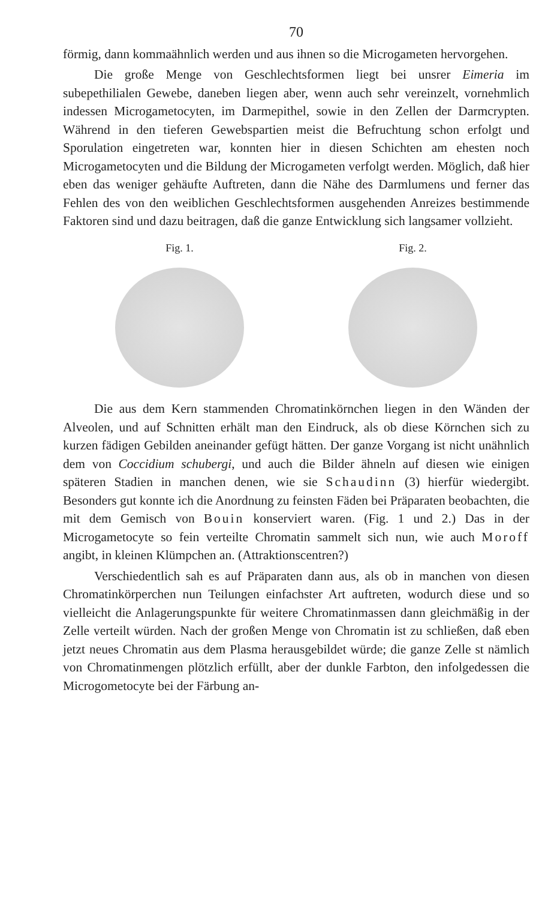70
förmig, dann kommaähnlich werden und aus ihnen so die Microgameten hervorgehen.
Die große Menge von Geschlechtsformen liegt bei unsrer Eimeria im subepethilialen Gewebe, daneben liegen aber, wenn auch sehr vereinzelt, vornehmlich indessen Microgametocyten, im Darmepithel, sowie in den Zellen der Darmcrypten. Während in den tieferen Gewebspartien meist die Befruchtung schon erfolgt und Sporulation eingetreten war, konnten hier in diesen Schichten am ehesten noch Microgametocyten und die Bildung der Microgameten verfolgt werden. Möglich, daß hier eben das weniger gehäufte Auftreten, dann die Nähe des Darmlumens und ferner das Fehlen des von den weiblichen Geschlechtsformen ausgehenden Anreizes bestimmende Faktoren sind und dazu beitragen, daß die ganze Entwicklung sich langsamer vollzieht.
Fig. 1. Fig. 2.
Die aus dem Kern stammenden Chromatinkörnchen liegen in den Wänden der Alveolen, und auf Schnitten erhält man den Eindruck, als ob diese Körnchen sich zu kurzen fädigen Gebilden aneinander gefügt hätten. Der ganze Vorgang ist nicht unähnlich dem von Coccidium schubergi, und auch die Bilder ähneln auf diesen wie einigen späteren Stadien in manchen denen, wie sie Schaudinn (3) hierfür wiedergibt. Besonders gut konnte ich die Anordnung zu feinsten Fäden bei Präparaten beobachten, die mit dem Gemisch von Bouin konserviert waren. (Fig. 1 und 2.) Das in der Microgametocyte so fein verteilte Chromatin sammelt sich nun, wie auch Moroff angibt, in kleinen Klümpchen an. (Attraktionscentren?)
Verschiedentlich sah es auf Präparaten dann aus, als ob in manchen von diesen Chromatinkörperchen nun Teilungen einfachster Art auftreten, wodurch diese und so vielleicht die Anlagerungspunkte für weitere Chromatinmassen dann gleichmäßig in der Zelle verteilt würden. Nach der großen Menge von Chromatin ist zu schließen, daß eben jetzt neues Chromatin aus dem Plasma herausgebildet würde; die ganze Zelle st nämlich von Chromatinmengen plötzlich erfüllt, aber der dunkle Farbton, den infolgedessen die Microgometocyte bei der Färbung an-